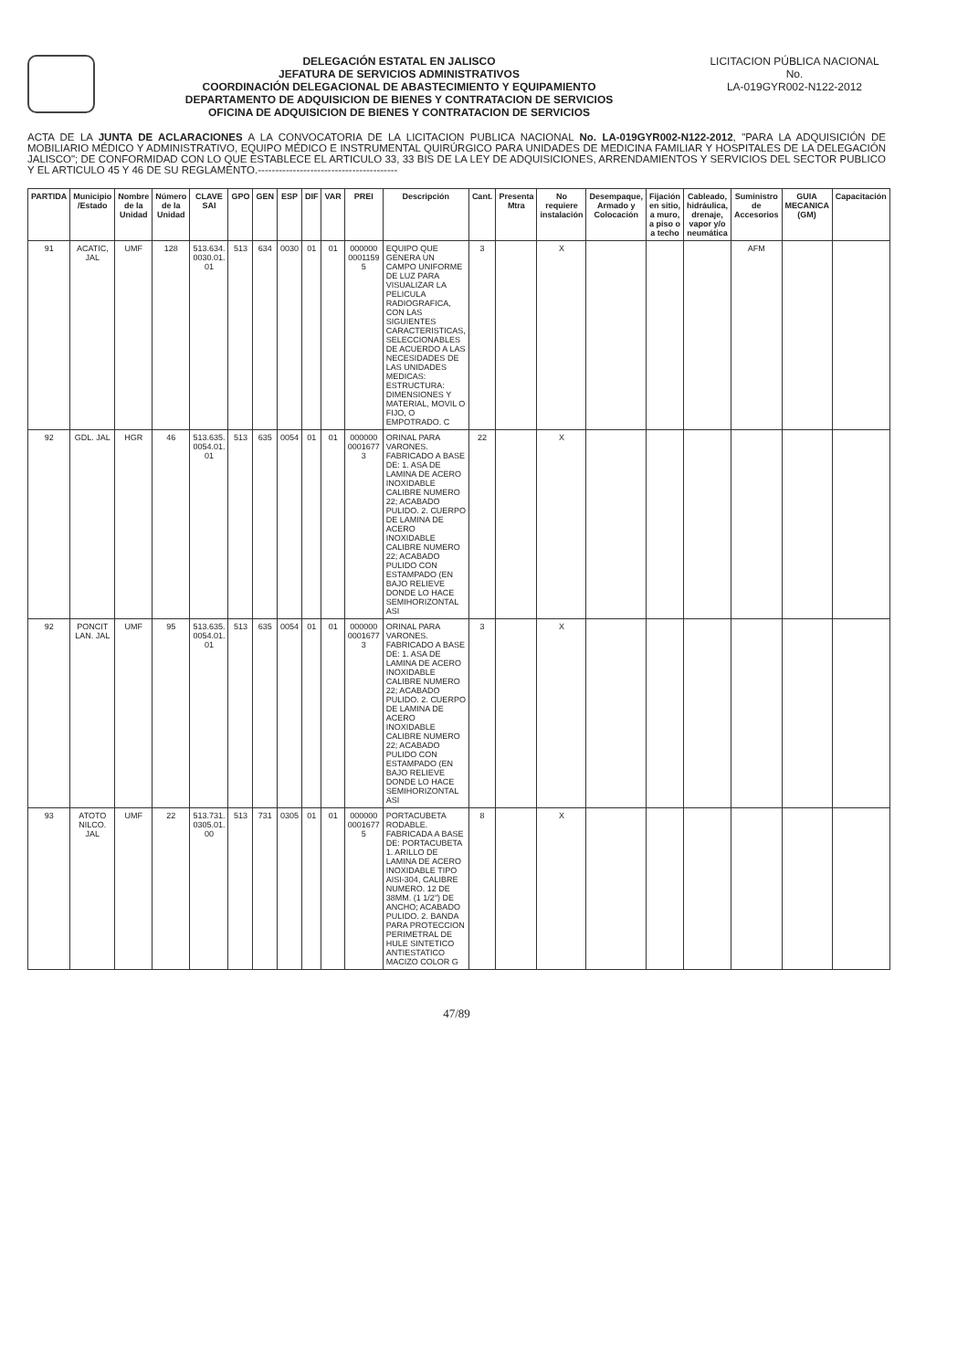DELEGACIÓN ESTATAL EN JALISCO
JEFATURA DE SERVICIOS ADMINISTRATIVOS
COORDINACIÓN DELEGACIONAL DE ABASTECIMIENTO Y EQUIPAMIENTO
DEPARTAMENTO DE ADQUISICION DE BIENES Y CONTRATACION DE SERVICIOS
OFICINA DE ADQUISICION DE BIENES Y CONTRATACION DE SERVICIOS
LICITACION PÚBLICA NACIONAL
No.
LA-019GYR002-N122-2012
ACTA DE LA JUNTA DE ACLARACIONES A LA CONVOCATORIA DE LA LICITACION PUBLICA NACIONAL No. LA-019GYR002-N122-2012, "PARA LA ADQUISICIÓN DE MOBILIARIO MÉDICO Y ADMINISTRATIVO, EQUIPO MÉDICO E INSTRUMENTAL QUIRÚRGICO PARA UNIDADES DE MEDICINA FAMILIAR Y HOSPITALES DE LA DELEGACIÓN JALISCO"; DE CONFORMIDAD CON LO QUE ESTABLECE EL ARTICULO 33, 33 BIS DE LA LEY DE ADQUISICIONES, ARRENDAMIENTOS Y SERVICIOS DEL SECTOR PUBLICO Y EL ARTICULO 45 Y 46 DE SU REGLAMENTO.----------------------------------------
| PARTIDA | Municipio /Estado | Nombre de la Unidad | Número de la Unidad | CLAVE SAI | GPO | GEN | ESP | DIF | VAR | PREI | Descripción | Cant. | Presenta Mtra | No requiere instalación | Desempaque, Armado y Colocación | Fijación en sitio, a muro, a piso o a techo | Cableado, hidráulica, drenaje, vapor y/o neumática | Suministro de Accesorios | GUIA MECANICA (GM) | Capacitación |
| --- | --- | --- | --- | --- | --- | --- | --- | --- | --- | --- | --- | --- | --- | --- | --- | --- | --- | --- | --- | --- |
| 91 | ACATIC, JAL | UMF | 128 | 513.634. 0030.01. 01 | 513 | 634 | 0030 | 01 | 01 | 000000 0001159 5 | EQUIPO QUE GENERA UN CAMPO UNIFORME DE LUZ PARA VISUALIZAR LA PELICULA RADIOGRAFICA, CON LAS SIGUIENTES CARACTERISTICAS, SELECCIONABLES DE ACUERDO A LAS NECESIDADES DE LAS UNIDADES MEDICAS: ESTRUCTURA: DIMENSIONES Y MATERIAL, MOVIL O FIJO, O EMPOTRADO. C | 3 | | X | | | | AFM | | |
| 92 | GDL. JAL | HGR | 46 | 513.635. 0054.01. 01 | 513 | 635 | 0054 | 01 | 01 | 000000 0001677 3 | ORINAL PARA VARONES. FABRICADO A BASE DE: 1. ASA DE LAMINA DE ACERO INOXIDABLE CALIBRE NUMERO 22; ACABADO PULIDO. 2. CUERPO DE LAMINA DE ACERO INOXIDABLE CALIBRE NUMERO 22; ACABADO PULIDO CON ESTAMPADO (EN BAJO RELIEVE DONDE LO HACE SEMIHORIZONTAL ASI | 22 | | X | | | | | | |
| 92 | PONCIT LAN. JAL | UMF | 95 | 513.635. 0054.01. 01 | 513 | 635 | 0054 | 01 | 01 | 000000 0001677 3 | ORINAL PARA VARONES. FABRICADO A BASE DE: 1. ASA DE LAMINA DE ACERO INOXIDABLE CALIBRE NUMERO 22; ACABADO PULIDO. 2. CUERPO DE LAMINA DE ACERO INOXIDABLE CALIBRE NUMERO 22; ACABADO PULIDO CON ESTAMPADO (EN BAJO RELIEVE DONDE LO HACE SEMIHORIZONTAL ASI | 3 | | X | | | | | | |
| 93 | ATOTO NILCO. JAL | UMF | 22 | 513.731. 0305.01. 00 | 513 | 731 | 0305 | 01 | 01 | 000000 0001677 5 | PORTACUBETA RODABLE. FABRICADA A BASE DE: PORTACUBETA 1. ARILLO DE LAMINA DE ACERO INOXIDABLE TIPO AISI-304, CALIBRE NUMERO. 12 DE 38MM. (1 1/2") DE ANCHO; ACABADO PULIDO. 2. BANDA PARA PROTECCION PERIMETRAL DE HULE SINTETICO ANTIESTATICO MACIZO COLOR G | 8 | | X | | | | | | |
47/89